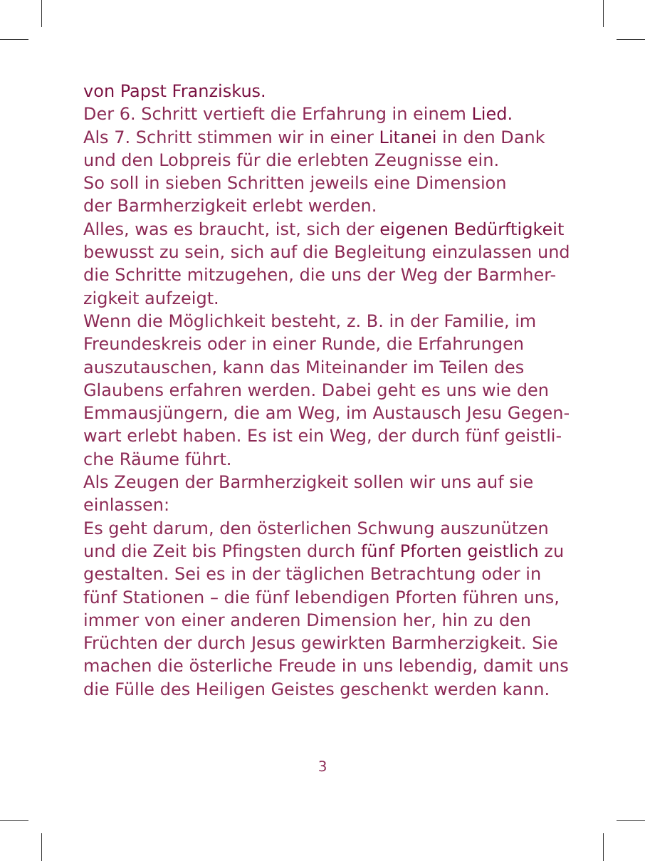von Papst Franziskus.
Der 6. Schritt vertieft die Erfahrung in einem Lied.
Als 7. Schritt stimmen wir in einer Litanei in den Dank
und den Lobpreis für die erlebten Zeugnisse ein.
So soll in sieben Schritten jeweils eine Dimension
der Barmherzigkeit erlebt werden.
Alles, was es braucht, ist, sich der eigenen Bedürftigkeit bewusst zu sein, sich auf die Begleitung einzulassen und die Schritte mitzugehen, die uns der Weg der Barmher-zigkeit aufzeigt.
Wenn die Möglichkeit besteht, z. B. in der Familie, im Freundeskreis oder in einer Runde, die Erfahrungen auszutauschen, kann das Miteinander im Teilen des Glaubens erfahren werden. Dabei geht es uns wie den Emmausjüngern, die am Weg, im Austausch Jesu Gegen-wart erlebt haben. Es ist ein Weg, der durch fünf geistli-che Räume führt.
Als Zeugen der Barmherzigkeit sollen wir uns auf sie einlassen:
Es geht darum, den österlichen Schwung auszunützen und die Zeit bis Pfingsten durch fünf Pforten geistlich zu gestalten. Sei es in der täglichen Betrachtung oder in fünf Stationen – die fünf lebendigen Pforten führen uns, immer von einer anderen Dimension her, hin zu den Früchten der durch Jesus gewirkten Barmherzigkeit. Sie machen die österliche Freude in uns lebendig, damit uns die Fülle des Heiligen Geistes geschenkt werden kann.
3